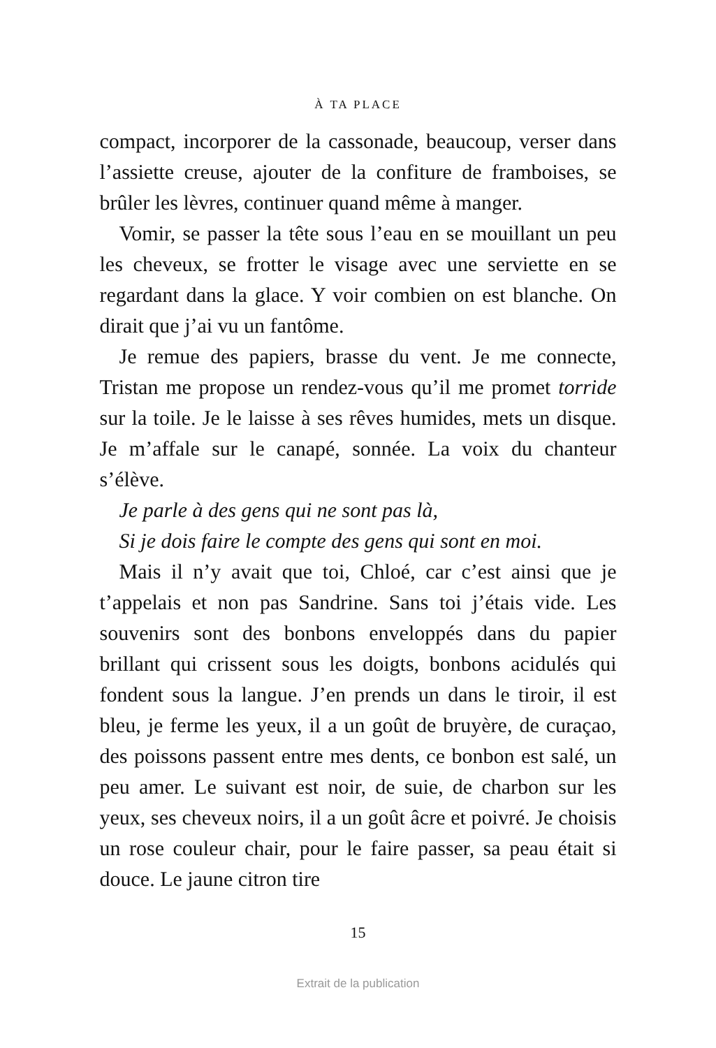À TA PLACE
compact, incorporer de la cassonade, beaucoup, verser dans l’assiette creuse, ajouter de la confiture de framboises, se brûler les lèvres, continuer quand même à manger.
Vomir, se passer la tête sous l’eau en se mouillant un peu les cheveux, se frotter le visage avec une serviette en se regardant dans la glace. Y voir combien on est blanche. On dirait que j’ai vu un fantôme.
Je remue des papiers, brasse du vent. Je me connecte, Tristan me propose un rendez-vous qu’il me promet torride sur la toile. Je le laisse à ses rêves humides, mets un disque. Je m’affale sur le canapé, sonnée. La voix du chanteur s’élève.
Je parle à des gens qui ne sont pas là,
Si je dois faire le compte des gens qui sont en moi.
Mais il n’y avait que toi, Chloé, car c’est ainsi que je t’appelais et non pas Sandrine. Sans toi j’étais vide. Les souvenirs sont des bonbons enveloppés dans du papier brillant qui crissent sous les doigts, bonbons acidulés qui fondent sous la langue. J’en prends un dans le tiroir, il est bleu, je ferme les yeux, il a un goût de bruyère, de curaçao, des poissons passent entre mes dents, ce bonbon est salé, un peu amer. Le suivant est noir, de suie, de charbon sur les yeux, ses cheveux noirs, il a un goût âcre et poivré. Je choisis un rose couleur chair, pour le faire passer, sa peau était si douce. Le jaune citron tire
15
Extrait de la publication